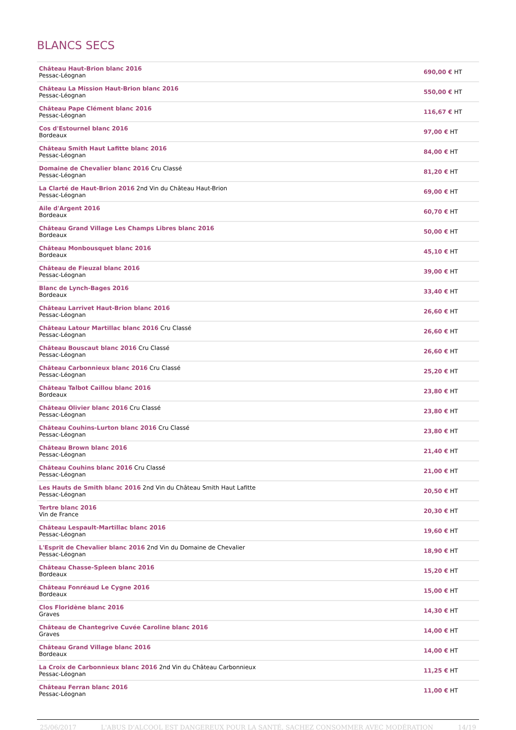BLANCS SECS
| Château Haut-Brion blanc 2016 Pessac-Léognan | 690,00 € HT |
| Château La Mission Haut-Brion blanc 2016 Pessac-Léognan | 550,00 € HT |
| Château Pape Clément blanc 2016 Pessac-Léognan | 116,67 € HT |
| Cos d'Estournel blanc 2016 Bordeaux | 97,00 € HT |
| Château Smith Haut Lafitte blanc 2016 Pessac-Léognan | 84,00 € HT |
| Domaine de Chevalier blanc 2016 Cru Classé Pessac-Léognan | 81,20 € HT |
| La Clarté de Haut-Brion 2016 2nd Vin du Château Haut-Brion Pessac-Léognan | 69,00 € HT |
| Aile d'Argent 2016 Bordeaux | 60,70 € HT |
| Château Grand Village Les Champs Libres blanc 2016 Bordeaux | 50,00 € HT |
| Château Monbousquet blanc 2016 Bordeaux | 45,10 € HT |
| Château de Fieuzal blanc 2016 Pessac-Léognan | 39,00 € HT |
| Blanc de Lynch-Bages 2016 Bordeaux | 33,40 € HT |
| Château Larrivet Haut-Brion blanc 2016 Pessac-Léognan | 26,60 € HT |
| Château Latour Martillac blanc 2016 Cru Classé Pessac-Léognan | 26,60 € HT |
| Château Bouscaut blanc 2016 Cru Classé Pessac-Léognan | 26,60 € HT |
| Château Carbonnieux blanc 2016 Cru Classé Pessac-Léognan | 25,20 € HT |
| Château Talbot Caillou blanc 2016 Bordeaux | 23,80 € HT |
| Château Olivier blanc 2016 Cru Classé Pessac-Léognan | 23,80 € HT |
| Château Couhins-Lurton blanc 2016 Cru Classé Pessac-Léognan | 23,80 € HT |
| Château Brown blanc 2016 Pessac-Léognan | 21,40 € HT |
| Château Couhins blanc 2016 Cru Classé Pessac-Léognan | 21,00 € HT |
| Les Hauts de Smith blanc 2016 2nd Vin du Château Smith Haut Lafitte Pessac-Léognan | 20,50 € HT |
| Tertre blanc 2016 Vin de France | 20,30 € HT |
| Château Lespault-Martillac blanc 2016 Pessac-Léognan | 19,60 € HT |
| L'Esprit de Chevalier blanc 2016 2nd Vin du Domaine de Chevalier Pessac-Léognan | 18,90 € HT |
| Château Chasse-Spleen blanc 2016 Bordeaux | 15,20 € HT |
| Château Fonréaud Le Cygne 2016 Bordeaux | 15,00 € HT |
| Clos Floridène blanc 2016 Graves | 14,30 € HT |
| Château de Chantegrive Cuvée Caroline blanc 2016 Graves | 14,00 € HT |
| Château Grand Village blanc 2016 Bordeaux | 14,00 € HT |
| La Croix de Carbonnieux blanc 2016 2nd Vin du Château Carbonnieux Pessac-Léognan | 11,25 € HT |
| Château Ferran blanc 2016 Pessac-Léognan | 11,00 € HT |
25/06/2017 L'ABUS D'ALCOOL EST DANGEREUX POUR LA SANTÉ, SACHEZ CONSOMMER AVEC MODÉRATION 14/19